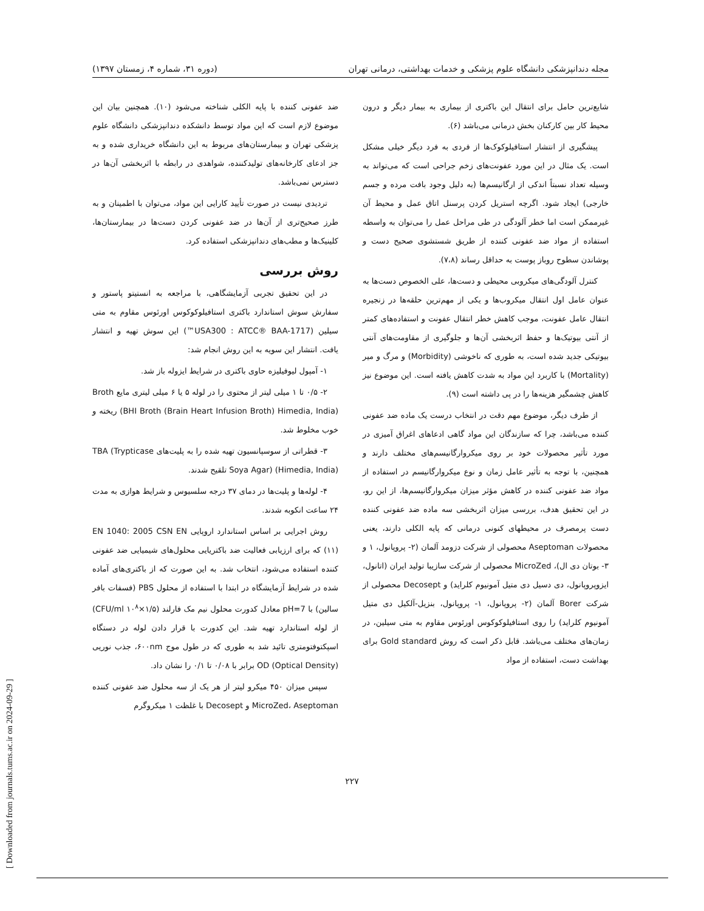مجله دندانپزشکی دانشگاه علوم پزشکی و خدمات بهداشتی، درمانی تهران (دوره ۳۱، شماره ۴، زمستان ۱۳۹۷)
شایع‌ترین حامل برای انتقال این باکتری از بیماری به بیمار دیگر و درون محیط کار بین کارکنان بخش درمانی می‌باشد (۶).
پیشگیری از انتشار استافیلوکوک‌ها از فردی به فرد دیگر خیلی مشکل است. یک مثال در این مورد عفونت‌های زخم جراحی است که می‌تواند به وسیله تعداد نسبتاً اندکی از ارگانیسم‌ها (به دلیل وجود بافت مرده و جسم خارجی) ایجاد شود. اگرچه استریل کردن پرسنل اتاق عمل و محیط آن غیرممکن است اما خطر آلودگی در طی مراحل عمل را می‌توان به واسطه استفاده از مواد ضد عفونی کننده از طریق شستشوی صحیح دست و پوشاندن سطوح روباز پوست به حداقل رساند (۷،۸).
کنترل آلودگی‌های میکروبی محیطی و دست‌ها، علی الخصوص دست‌ها به عنوان عامل اول انتقال میکروب‌ها و یکی از مهم‌ترین حلقه‌ها در زنجیره انتقال عامل عفونت، موجب کاهش خطر انتقال عفونت و استفاده‌های کمتر از آنتی بیوتیک‌ها و حفظ اثربخشی آن‌ها و جلوگیری از مقاومت‌های آنتی بیوتیکی جدید شده است، به طوری که ناخوشی (Morbidity) و مرگ و میر (Mortality) با کاربرد این مواد به شدت کاهش یافته است. این موضوع نیز کاهش چشمگیر هزینه‌ها را در پی داشته است (۹).
از طرف دیگر، موضوع مهم دقت در انتخاب درست یک ماده ضد عفونی کننده می‌باشد، چرا که سازندگان این مواد گاهی ادعاهای اغراق آمیزی در مورد تأثیر محصولات خود بر روی میکروارگانیسم‌های مختلف دارند و همچنین، با توجه به تأثیر عامل زمان و نوع میکروارگانیسم در استفاده از مواد ضد عفونی کننده در کاهش مؤثر میزان میکروارگانیسم‌ها، از این رو، در این تحقیق هدف، بررسی میزان اثربخشی سه ماده ضد عفونی کننده دست پرمصرف در محیطهای کنونی درمانی که پایه الکلی دارند، یعنی محصولات Aseptoman محصولی از شرکت دزومد آلمان (۲- پروپانول، ۱ و ۳- بوتان دی ال)، MicroZed محصولی از شرکت سازیبا تولید ایران (اتانول، ایزوپروپانول، دی دسیل دی متیل آمونیوم کلراید) و Decosept محصولی از شرکت Borer آلمان (۲- پروپانول، ۱- پروپانول، بنزیل-آلکیل دی متیل آمونیوم کلراید) را روی استافیلوکوکوس اورئوس مقاوم به متی سیلین، در زمان‌های مختلف می‌باشد. قابل ذکر است که روش Gold standard برای بهداشت دست، استفاده از مواد
ضد عفونی کننده با پایه الکلی شناخته می‌شود (۱۰). همچنین بیان این موضوع لازم است که این مواد توسط دانشکده دندانپزشکی دانشگاه علوم پزشکی تهران و بیمارستان‌های مربوط به این دانشگاه خریداری شده و به جز ادعای کارخانه‌های تولیدکننده، شواهدی در رابطه با اثربخشی آن‌ها در دسترس نمی‌باشد.
تردیدی نیست در صورت تأیید کارایی این مواد، می‌توان با اطمینان و به طرز صحیح‌تری از آن‌ها در ضد عفونی کردن دست‌ها در بیمارستان‌ها، کلینیک‌ها و مطب‌های دندانپزشکی استفاده کرد.
روش بررسی
در این تحقیق تجربی آزمایشگاهی، با مراجعه به انستیتو پاستور و سفارش سوش استاندارد باکتری استافیلوکوکوس اورئوس مقاوم به متی سیلین (USA300 : ATCC® BAA-1717™) این سوش تهیه و انتشار یافت. انتشار این سویه به این روش انجام شد:
۱- آمپول لیوفیلیزه حاوی باکتری در شرایط ایزوله باز شد.
۲- ۰/۵ تا ۱ میلی لیتر از محتوی را در لوله ۵ یا ۶ میلی لیتری مایع Broth (BHI Broth (Brain Heart Infusion Broth) Himedia, India) ریخته و خوب مخلوط شد.
۳- قطراتی از سوسپانسیون تهیه شده را به پلیت‌های TBA (Trypticase Soya Agar) (Himedia, India) تلقیح شدند.
۴- لوله‌ها و پلیت‌ها در دمای ۳۷ درجه سلسیوس و شرایط هوازی به مدت ۲۴ ساعت انکوبه شدند.
روش اجرایی بر اساس استاندارد اروپایی EN 1040: 2005 CSN EN (۱۱) که برای ارزیابی فعالیت ضد باکتریایی محلول‌های شیمیایی ضد عفونی کننده استفاده می‌شود، انتخاب شد. به این صورت که از باکتری‌های آماده شده در شرایط آزمایشگاه در ابتدا با استفاده از محلول PBS (فسفات بافر سالین) با pH=7 معادل کدورت محلول نیم مک فارلند (۱/۵×۱۰<sup>۸</sup> CFU/ml) از لوله استاندارد تهیه شد. این کدورت با قرار دادن لوله در دستگاه اسپکتوفتومتری تائید شد به طوری که در طول موج ۶۰۰nm، جذب نوریی OD (Optical Density) برابر با ۰/۰۸ تا ۰/۱ را نشان داد.
سپس میزان ۴۵۰ میکرو لیتر از هر یک از سه محلول ضد عفونی کننده MicroZed، Aseptoman و Decosept با غلظت ۱ میکروگرم
۲۲۷
[ Downloaded from journals.tums.ac.ir on 2024-09-29 ]